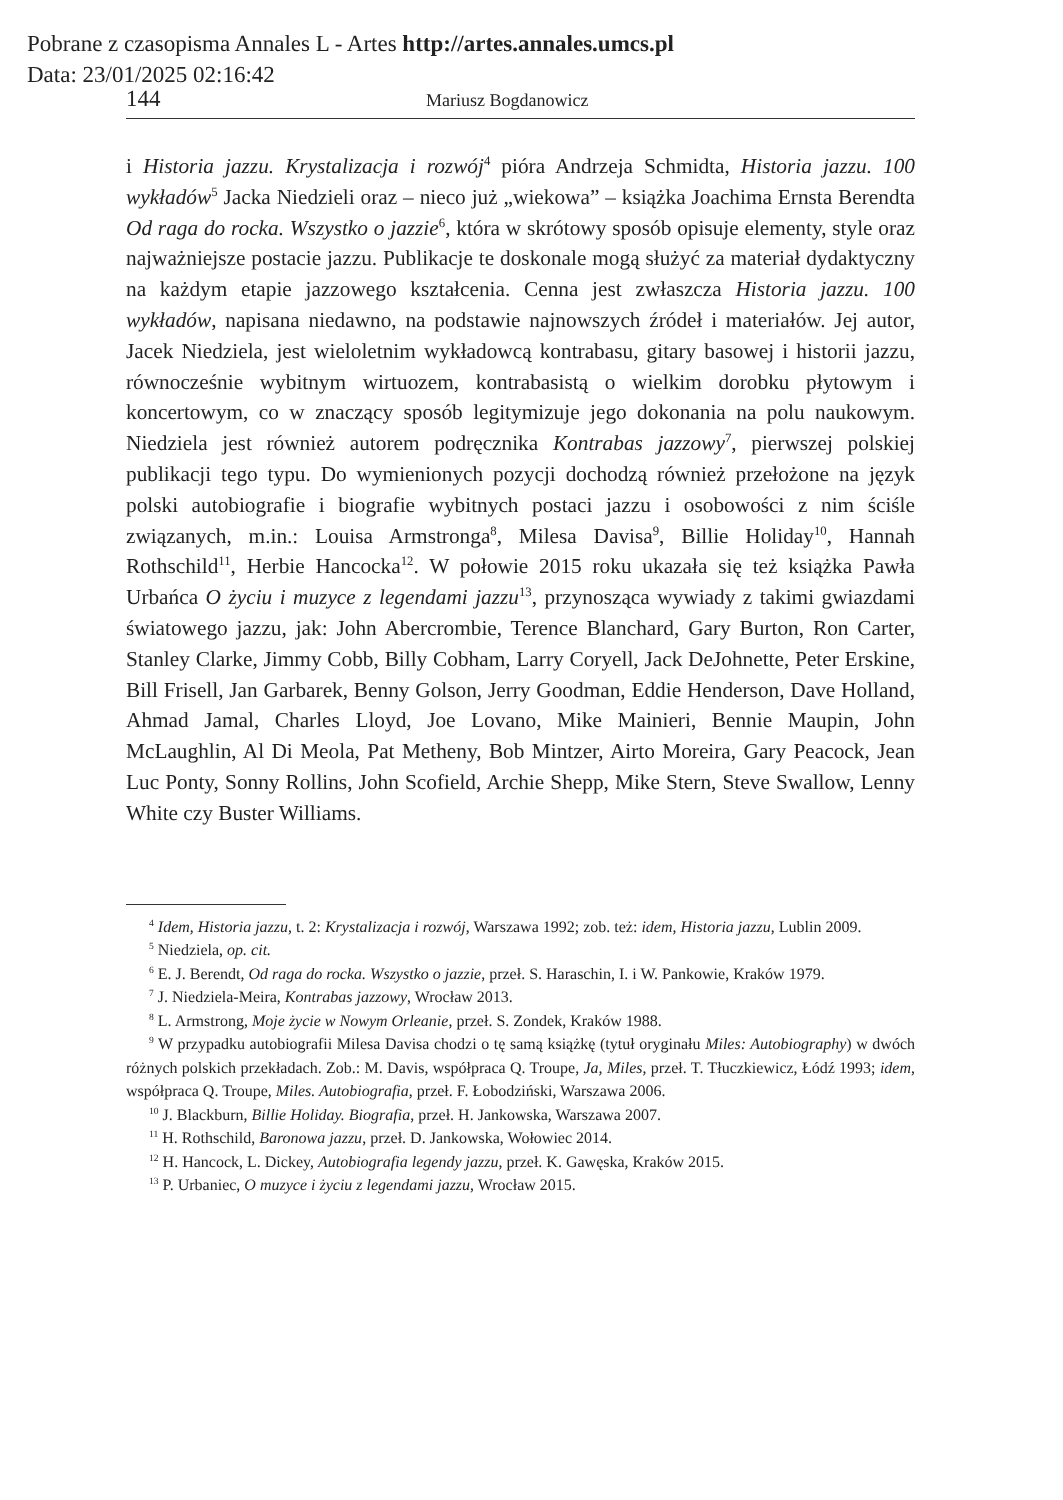Pobrane z czasopisma Annales L - Artes http://artes.annales.umcs.pl
Data: 23/01/2025 02:16:42
144 Mariusz Bogdanowicz
i Historia jazzu. Krystalizacja i rozwój<sup>4</sup> pióra Andrzeja Schmidta, Historia jazzu. 100 wykładów<sup>5</sup> Jacka Niedzieli oraz – nieco już „wiekowa” – książka Joachima Ernsta Berendta Od raga do rocka. Wszystko o jazzie<sup>6</sup>, która w skrótowy sposób opisuje elementy, style oraz najważniejsze postacie jazzu. Publikacje te doskonale mogą służyć za materiał dydaktyczny na każdym etapie jazzowego kształcenia. Cenna jest zwłaszcza Historia jazzu. 100 wykładów, napisana niedawno, na podstawie najnowszych źródeł i materiałów. Jej autor, Jacek Niedziela, jest wieloletnim wykładowcą kontrabasu, gitary basowej i historii jazzu, równocześnie wybitnym wirtuozem, kontrabasistą o wielkim dorobku płytowym i koncertowym, co w znaczący sposób legitymizuje jego dokonania na polu naukowym. Niedziela jest również autorem podręcznika Kontrabas jazzowy<sup>7</sup>, pierwszej polskiej publikacji tego typu. Do wymienionych pozycji dochodzą również przełożone na język polski autobiografie i biografie wybitnych postaci jazzu i osobowości z nim ściśle związanych, m.in.: Louisa Armstronga<sup>8</sup>, Milesa Davisa<sup>9</sup>, Billie Holiday<sup>10</sup>, Hannah Rothschild<sup>11</sup>, Herbie Hancocka<sup>12</sup>. W połowie 2015 roku ukazała się też książka Pawła Urbańca O życiu i muzyce z legendami jazzu<sup>13</sup>, przynosząca wywiady z takimi gwiazdami światowego jazzu, jak: John Abercrombie, Terence Blanchard, Gary Burton, Ron Carter, Stanley Clarke, Jimmy Cobb, Billy Cobham, Larry Coryell, Jack DeJohnette, Peter Erskine, Bill Frisell, Jan Garbarek, Benny Golson, Jerry Goodman, Eddie Henderson, Dave Holland, Ahmad Jamal, Charles Lloyd, Joe Lovano, Mike Mainieri, Bennie Maupin, John McLaughlin, Al Di Meola, Pat Metheny, Bob Mintzer, Airto Moreira, Gary Peacock, Jean Luc Ponty, Sonny Rollins, John Scofield, Archie Shepp, Mike Stern, Steve Swallow, Lenny White czy Buster Williams.
<sup>4</sup> Idem, Historia jazzu, t. 2: Krystalizacja i rozwój, Warszawa 1992; zob. też: idem, Historia jazzu, Lublin 2009.
<sup>5</sup> Niedziela, op. cit.
<sup>6</sup> E. J. Berendt, Od raga do rocka. Wszystko o jazzie, przeł. S. Haraschin, I. i W. Pankowie, Kraków 1979.
<sup>7</sup> J. Niedziela-Meira, Kontrabas jazzowy, Wrocław 2013.
<sup>8</sup> L. Armstrong, Moje życie w Nowym Orleanie, przeł. S. Zondek, Kraków 1988.
<sup>9</sup> W przypadku autobiografii Milesa Davisa chodzi o tę samą książkę (tytuł oryginału Miles: Autobiography) w dwóch różnych polskich przekładach. Zob.: M. Davis, współpraca Q. Troupe, Ja, Miles, przeł. T. Tłuczkiewicz, Łódź 1993; idem, współpraca Q. Troupe, Miles. Autobiografia, przeł. F. Łobodziński, Warszawa 2006.
<sup>10</sup> J. Blackburn, Billie Holiday. Biografia, przeł. H. Jankowska, Warszawa 2007.
<sup>11</sup> H. Rothschild, Baronowa jazzu, przeł. D. Jankowska, Wołowiec 2014.
<sup>12</sup> H. Hancock, L. Dickey, Autobiografia legendy jazzu, przeł. K. Gawęska, Kraków 2015.
<sup>13</sup> P. Urbaniec, O muzyce i życiu z legendami jazzu, Wrocław 2015.